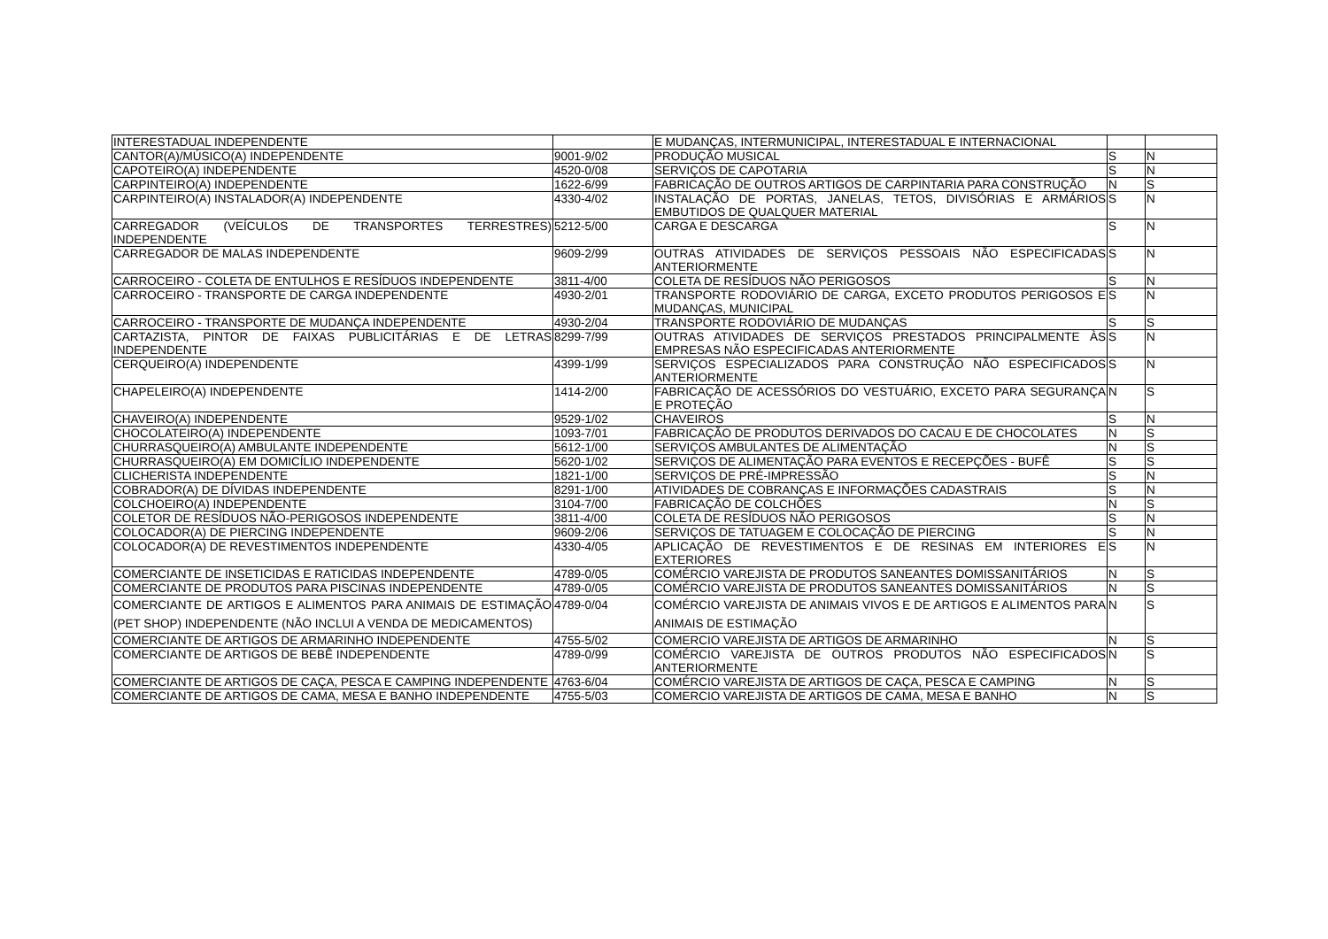| INTERESTADUAL INDEPENDENTE | | E MUDANÇAS, INTERMUNICIPAL, INTERESTADUAL E INTERNACIONAL | | |
| CANTOR(A)/MÚSICO(A) INDEPENDENTE | 9001-9/02 | PRODUÇÃO MUSICAL | S | N |
| CAPOTEIRO(A) INDEPENDENTE | 4520-0/08 | SERVIÇOS DE CAPOTARIA | S | N |
| CARPINTEIRO(A) INDEPENDENTE | 1622-6/99 | FABRICAÇÃO DE OUTROS ARTIGOS DE CARPINTARIA PARA CONSTRUÇÃO | N | S |
| CARPINTEIRO(A) INSTALADOR(A) INDEPENDENTE | 4330-4/02 | INSTALAÇÃO DE PORTAS, JANELAS, TETOS, DIVISÓRIAS E ARMÁRIOS EMBUTIDOS DE QUALQUER MATERIAL | S | N |
| CARREGADOR (VEÍCULOS DE TRANSPORTES TERRESTRES) INDEPENDENTE | 5212-5/00 | CARGA E DESCARGA | S | N |
| CARREGADOR DE MALAS INDEPENDENTE | 9609-2/99 | OUTRAS ATIVIDADES DE SERVIÇOS PESSOAIS NÃO ESPECIFICADAS ANTERIORMENTE | S | N |
| CARROCEIRO - COLETA DE ENTULHOS E RESÍDUOS INDEPENDENTE | 3811-4/00 | COLETA DE RESÍDUOS NÃO PERIGOSOS | S | N |
| CARROCEIRO - TRANSPORTE DE CARGA INDEPENDENTE | 4930-2/01 | TRANSPORTE RODOVIÁRIO DE CARGA, EXCETO PRODUTOS PERIGOSOS E MUDANÇAS, MUNICIPAL | S | N |
| CARROCEIRO - TRANSPORTE DE MUDANÇA INDEPENDENTE | 4930-2/04 | TRANSPORTE RODOVIÁRIO DE MUDANÇAS | S | S |
| CARTAZISTA, PINTOR DE FAIXAS PUBLICITÁRIAS E DE LETRAS INDEPENDENTE | 8299-7/99 | OUTRAS ATIVIDADES DE SERVIÇOS PRESTADOS PRINCIPALMENTE ÀS EMPRESAS NÃO ESPECIFICADAS ANTERIORMENTE | S | N |
| CERQUEIRO(A) INDEPENDENTE | 4399-1/99 | SERVIÇOS ESPECIALIZADOS PARA CONSTRUÇÃO NÃO ESPECIFICADOS ANTERIORMENTE | S | N |
| CHAPELEIRO(A) INDEPENDENTE | 1414-2/00 | FABRICAÇÃO DE ACESSÓRIOS DO VESTUÁRIO, EXCETO PARA SEGURANÇA E PROTEÇÃO | N | S |
| CHAVEIRO(A) INDEPENDENTE | 9529-1/02 | CHAVEIROS | S | N |
| CHOCOLATEIRO(A) INDEPENDENTE | 1093-7/01 | FABRICAÇÃO DE PRODUTOS DERIVADOS DO CACAU E DE CHOCOLATES | N | S |
| CHURRASQUEIRO(A) AMBULANTE INDEPENDENTE | 5612-1/00 | SERVIÇOS AMBULANTES DE ALIMENTAÇÃO | N | S |
| CHURRASQUEIRO(A) EM DOMICÍLIO INDEPENDENTE | 5620-1/02 | SERVIÇOS DE ALIMENTAÇÃO PARA EVENTOS E RECEPÇÕES - BUFÊ | S | S |
| CLICHERISTA INDEPENDENTE | 1821-1/00 | SERVIÇOS DE PRÉ-IMPRESSÃO | S | N |
| COBRADOR(A) DE DÍVIDAS INDEPENDENTE | 8291-1/00 | ATIVIDADES DE COBRANÇAS E INFORMAÇÕES CADASTRAIS | S | N |
| COLCHOEIRO(A) INDEPENDENTE | 3104-7/00 | FABRICAÇÃO DE COLCHÕES | N | S |
| COLETOR DE RESÍDUOS NÃO-PERIGOSOS INDEPENDENTE | 3811-4/00 | COLETA DE RESÍDUOS NÃO PERIGOSOS | S | N |
| COLOCADOR(A) DE PIERCING INDEPENDENTE | 9609-2/06 | SERVIÇOS DE TATUAGEM E COLOCAÇÃO DE PIERCING | S | N |
| COLOCADOR(A) DE REVESTIMENTOS INDEPENDENTE | 4330-4/05 | APLICAÇÃO DE REVESTIMENTOS E DE RESINAS EM INTERIORES E EXTERIORES | S | N |
| COMERCIANTE DE INSETICIDAS E RATICIDAS INDEPENDENTE | 4789-0/05 | COMÉRCIO VAREJISTA DE PRODUTOS SANEANTES DOMISSANITÁRIOS | N | S |
| COMERCIANTE DE PRODUTOS PARA PISCINAS INDEPENDENTE | 4789-0/05 | COMÉRCIO VAREJISTA DE PRODUTOS SANEANTES DOMISSANITÁRIOS | N | S |
| COMERCIANTE DE ARTIGOS E ALIMENTOS PARA ANIMAIS DE ESTIMAÇÃO (PET SHOP) INDEPENDENTE (NÃO INCLUI A VENDA DE MEDICAMENTOS) | 4789-0/04 | COMÉRCIO VAREJISTA DE ANIMAIS VIVOS E DE ARTIGOS E ALIMENTOS PARA ANIMAIS DE ESTIMAÇÃO | N | S |
| COMERCIANTE DE ARTIGOS DE ARMARINHO INDEPENDENTE | 4755-5/02 | COMERCIO VAREJISTA DE ARTIGOS DE ARMARINHO | N | S |
| COMERCIANTE DE ARTIGOS DE BEBÊ INDEPENDENTE | 4789-0/99 | COMÉRCIO VAREJISTA DE OUTROS PRODUTOS NÃO ESPECIFICADOS ANTERIORMENTE | N | S |
| COMERCIANTE DE ARTIGOS DE CAÇA, PESCA E CAMPING INDEPENDENTE | 4763-6/04 | COMÉRCIO VAREJISTA DE ARTIGOS DE CAÇA, PESCA E CAMPING | N | S |
| COMERCIANTE DE ARTIGOS DE CAMA, MESA E BANHO INDEPENDENTE | 4755-5/03 | COMERCIO VAREJISTA DE ARTIGOS DE CAMA, MESA E BANHO | N | S |